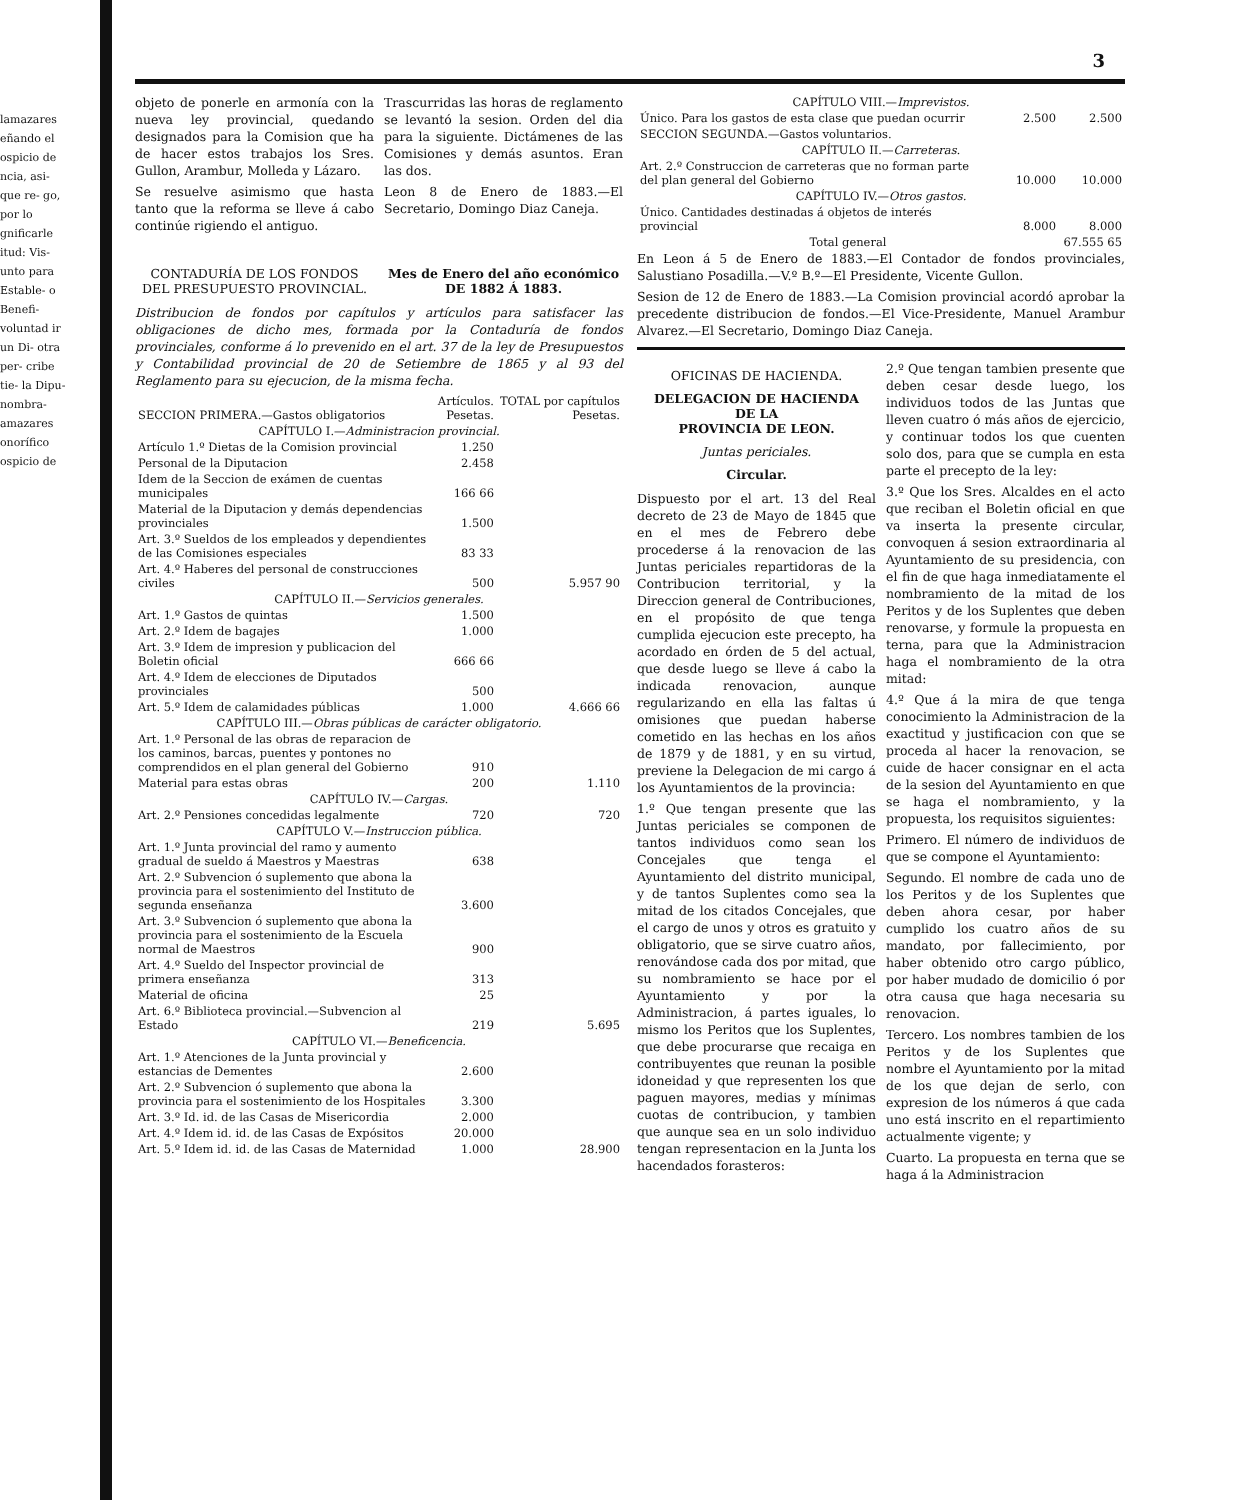lamazares eñando el ospicio de ncia, asi- que re- go, por lo gnificarle itud: Vis- unto para Estable- o Benefi- voluntad ir un Di- otra per- cribe tie- la Dipu- nombra- amazares onorífico ospicio de
3
objeto de ponerle en armonía con la nueva ley provincial, quedando designados para la Comision que ha de hacer estos trabajos los Sres. Gullon, Arambur, Molleda y Lázaro.
Se resuelve asimismo que hasta tanto que la reforma se lleve á cabo continúe rigiendo el antiguo.
Trascurridas las horas de reglamento se levantó la sesion. Orden del dia para la siguiente. Dictámenes de las Comisiones y demás asuntos. Eran las dos.
Leon 8 de Enero de 1883.—El Secretario, Domingo Diaz Caneja.
CONTADURÍA DE LOS FONDOS
DEL PRESUPUESTO PROVINCIAL.
Mes de Enero del año económico
DE 1882 Á 1883.
Distribucion de fondos por capítulos y artículos para satisfacer las obligaciones de dicho mes, formada por la Contaduría de fondos provinciales, conforme á lo prevenido en el art. 37 de la ley de Presupuestos y Contabilidad provincial de 20 de Setiembre de 1865 y al 93 del Reglamento para su ejecucion, de la misma fecha.
| SECCION PRIMERA.—Gastos obligatorios | Artículos. Pesetas. | TOTAL por capítulos Pesetas. |
| CAPÍTULO I.— Administracion provincial. | | |
| Artículo 1.º Dietas de la Comision provincial | 1.250 | 5.957 90 |
| Personal de la Diputacion | 2.458 | |
| Idem de la Seccion de exámen de cuentas municipales | 166 66 | |
| Material de la Diputacion y demás dependencias provinciales | 1.500 | |
| Art. 3.º Sueldos de los empleados y dependientes de las Comisiones especiales | 83 33 | |
| Art. 4.º Haberes del personal de construcciones civiles | 500 | |
| CAPÍTULO II.— Servicios generales. | | |
| Art. 1.º Gastos de quintas | 1.500 | 4.666 66 |
| Art. 2.º Idem de bagajes | 1.000 | |
| Art. 3.º Idem de impresion y publicacion del Boletin oficial | 666 66 | |
| Art. 4.º Idem de elecciones de Diputados provinciales | 500 | |
| Art. 5.º Idem de calamidades públicas | 1.000 | |
| CAPÍTULO III.— Obras públicas de carácter obligatorio. | | |
| Art. 1.º Personal de las obras de reparacion de los caminos, barcas, puentes y pontones no comprendidos en el plan general del Gobierno | 910 | 1.110 |
| Material para estas obras | 200 | |
| CAPÍTULO IV.— Cargas. | | |
| Art. 2.º Pensiones concedidas legalmente | 720 | 720 |
| CAPÍTULO V.— Instruccion pública. | | |
| Art. 1.º Junta provincial del ramo y aumento gradual de sueldo á Maestros y Maestras | 638 | 5.695 |
| Art. 2.º Subvencion ó suplemento que abona la provincia para el sostenimiento del Instituto de segunda enseñanza | 3.600 | |
| Art. 3.º Subvencion ó suplemento que abona la provincia para el sostenimiento de la Escuela normal de Maestros | 900 | |
| Art. 4.º Sueldo del Inspector provincial de primera enseñanza | 313 | |
| Material de oficina | 25 | |
| Art. 6.º Biblioteca provincial.—Subvencion al Estado | 219 | |
| CAPÍTULO VI.— Beneficencia. | | |
| Art. 1.º Atenciones de la Junta provincial y estancias de Dementes | 2.600 | 28.900 |
| Art. 2.º Subvencion ó suplemento que abona la provincia para el sostenimiento de los Hospitales | 3.300 | |
| Art. 3.º Id. id. de las Casas de Misericordia | 2.000 | |
| Art. 4.º Idem id. id. de las Casas de Expósitos | 20.000 | |
| Art. 5.º Idem id. id. de las Casas de Maternidad | 1.000 | |
| CAPÍTULO VIII.— Imprevistos. | | |
| Único. Para los gastos de esta clase que puedan ocurrir | 2.500 | 2.500 |
| SECCION SEGUNDA.—Gastos voluntarios. | | |
| CAPÍTULO II.— Carreteras. | | |
| Art. 2.º Construccion de carreteras que no forman parte del plan general del Gobierno | 10.000 | 10.000 |
| CAPÍTULO IV.— Otros gastos. | | |
| Único. Cantidades destinadas á objetos de interés provincial | 8.000 | 8.000 |
| Total general | | 67.555 65 |
En Leon á 5 de Enero de 1883.—El Contador de fondos provinciales, Salustiano Posadilla.—V.º B.º—El Presidente, Vicente Gullon.
Sesion de 12 de Enero de 1883.—La Comision provincial acordó aprobar la precedente distribucion de fondos.—El Vice-Presidente, Manuel Arambur Alvarez.—El Secretario, Domingo Diaz Caneja.
OFICINAS DE HACIENDA.
DELEGACION DE HACIENDA
DE LA
PROVINCIA DE LEON.
Juntas periciales.
Circular.
Dispuesto por el art. 13 del Real decreto de 23 de Mayo de 1845 que en el mes de Febrero debe procederse á la renovacion de las Juntas periciales repartidoras de la Contribucion territorial, y la Direccion general de Contribuciones, en el propósito de que tenga cumplida ejecucion este precepto, ha acordado en órden de 5 del actual, que desde luego se lleve á cabo la indicada renovacion, aunque regularizando en ella las faltas ú omisiones que puedan haberse cometido en las hechas en los años de 1879 y de 1881, y en su virtud, previene la Delegacion de mi cargo á los Ayuntamientos de la provincia:
1.º Que tengan presente que las Juntas periciales se componen de tantos individuos como sean los Concejales que tenga el Ayuntamiento del distrito municipal, y de tantos Suplentes como sea la mitad de los citados Concejales, que el cargo de unos y otros es gratuito y obligatorio, que se sirve cuatro años, renovándose cada dos por mitad, que su nombramiento se hace por el Ayuntamiento y por la Administracion, á partes iguales, lo mismo los Peritos que los Suplentes, que debe procurarse que recaiga en contribuyentes que reunan la posible idoneidad y que representen los que paguen mayores, medias y mínimas cuotas de contribucion, y tambien que aunque sea en un solo individuo tengan representacion en la Junta los hacendados forasteros:
2.º Que tengan tambien presente que deben cesar desde luego, los individuos todos de las Juntas que lleven cuatro ó más años de ejercicio, y continuar todos los que cuenten solo dos, para que se cumpla en esta parte el precepto de la ley:
3.º Que los Sres. Alcaldes en el acto que reciban el Boletin oficial en que va inserta la presente circular, convoquen á sesion extraordinaria al Ayuntamiento de su presidencia, con el fin de que haga inmediatamente el nombramiento de la mitad de los Peritos y de los Suplentes que deben renovarse, y formule la propuesta en terna, para que la Administracion haga el nombramiento de la otra mitad:
4.º Que á la mira de que tenga conocimiento la Administracion de la exactitud y justificacion con que se proceda al hacer la renovacion, se cuide de hacer consignar en el acta de la sesion del Ayuntamiento en que se haga el nombramiento, y la propuesta, los requisitos siguientes:
Primero. El número de individuos de que se compone el Ayuntamiento:
Segundo. El nombre de cada uno de los Peritos y de los Suplentes que deben ahora cesar, por haber cumplido los cuatro años de su mandato, por fallecimiento, por haber obtenido otro cargo público, por haber mudado de domicilio ó por otra causa que haga necesaria su renovacion.
Tercero. Los nombres tambien de los Peritos y de los Suplentes que nombre el Ayuntamiento por la mitad de los que dejan de serlo, con expresion de los números á que cada uno está inscrito en el repartimiento actualmente vigente; y
Cuarto. La propuesta en terna que se haga á la Administracion